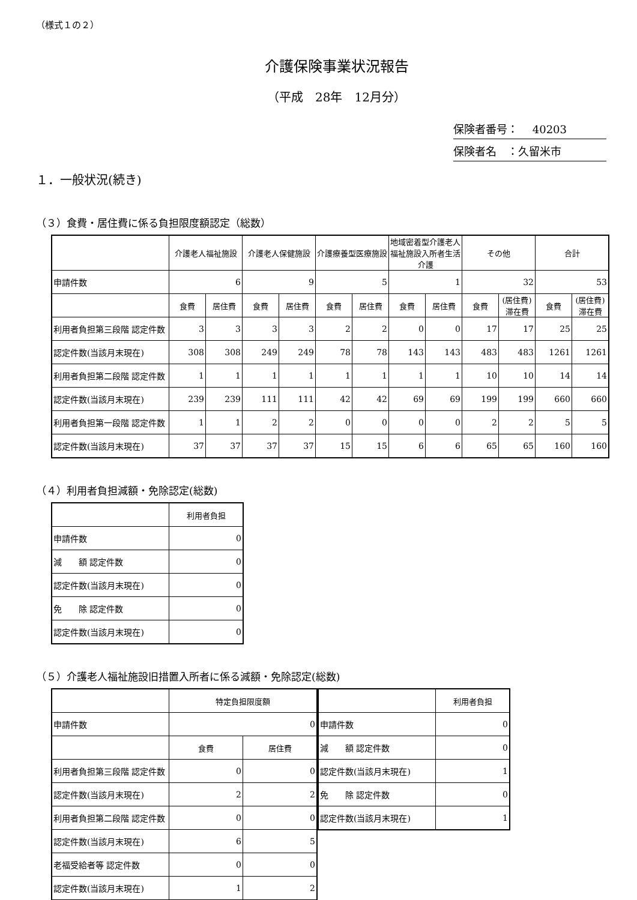（様式１の２）
介護保険事業状況報告
（平成　28年　12月分）
保険者番号：　 40203
保険者名　：久留米市
１．一般状況(続き)
（３）食費・居住費に係る負担限度額認定（総数）
| | 介護老人福祉施設 | | 介護老人保健施設 | | 介護療養型医療施設 | | 地域密着型介護老人福祉施設入所者生活介護 | | その他 | | 合計 | |
| --- | --- | --- | --- | --- | --- | --- | --- | --- | --- | --- | --- | --- |
| 申請件数 | 6 | | 9 | | 5 | | 1 | | 32 | | 53 | |
| | 食費 | 居住費 | 食費 | 居住費 | 食費 | 居住費 | 食費 | 居住費 | 食費 | (居住費)滞在費 | 食費 | (居住費)滞在費 |
| 利用者負担第三段階 認定件数 | 3 | 3 | 3 | 3 | 2 | 2 | 0 | 0 | 17 | 17 | 25 | 25 |
| 認定件数(当該月末現在) | 308 | 308 | 249 | 249 | 78 | 78 | 143 | 143 | 483 | 483 | 1261 | 1261 |
| 利用者負担第二段階 認定件数 | 1 | 1 | 1 | 1 | 1 | 1 | 1 | 1 | 10 | 10 | 14 | 14 |
| 認定件数(当該月末現在) | 239 | 239 | 111 | 111 | 42 | 42 | 69 | 69 | 199 | 199 | 660 | 660 |
| 利用者負担第一段階 認定件数 | 1 | 1 | 2 | 2 | 0 | 0 | 0 | 0 | 2 | 2 | 5 | 5 |
| 認定件数(当該月末現在) | 37 | 37 | 37 | 37 | 15 | 15 | 6 | 6 | 65 | 65 | 160 | 160 |
（４）利用者負担減額・免除認定(総数)
| | 利用者負担 |
| --- | --- |
| 申請件数 | 0 |
| 減 額 認定件数 | 0 |
| 認定件数(当該月末現在) | 0 |
| 免 除 認定件数 | 0 |
| 認定件数(当該月末現在) | 0 |
（５）介護老人福祉施設旧措置入所者に係る減額・免除認定(総数)
| | 特定負担限度額 | |
| --- | --- | --- |
| 申請件数 | 0 | |
| | 食費 | 居住費 |
| 利用者負担第三段階 認定件数 | 0 | 0 |
| 認定件数(当該月末現在) | 2 | 2 |
| 利用者負担第二段階 認定件数 | 0 | 0 |
| 認定件数(当該月末現在) | 6 | 5 |
| 老福受給者等 認定件数 | 0 | 0 |
| 認定件数(当該月末現在) | 1 | 2 |
| | 利用者負担 |
| --- | --- |
| 申請件数 | 0 |
| 減 額 認定件数 | 0 |
| 認定件数(当該月末現在) | 1 |
| 免 除 認定件数 | 0 |
| 認定件数(当該月末現在) | 1 |